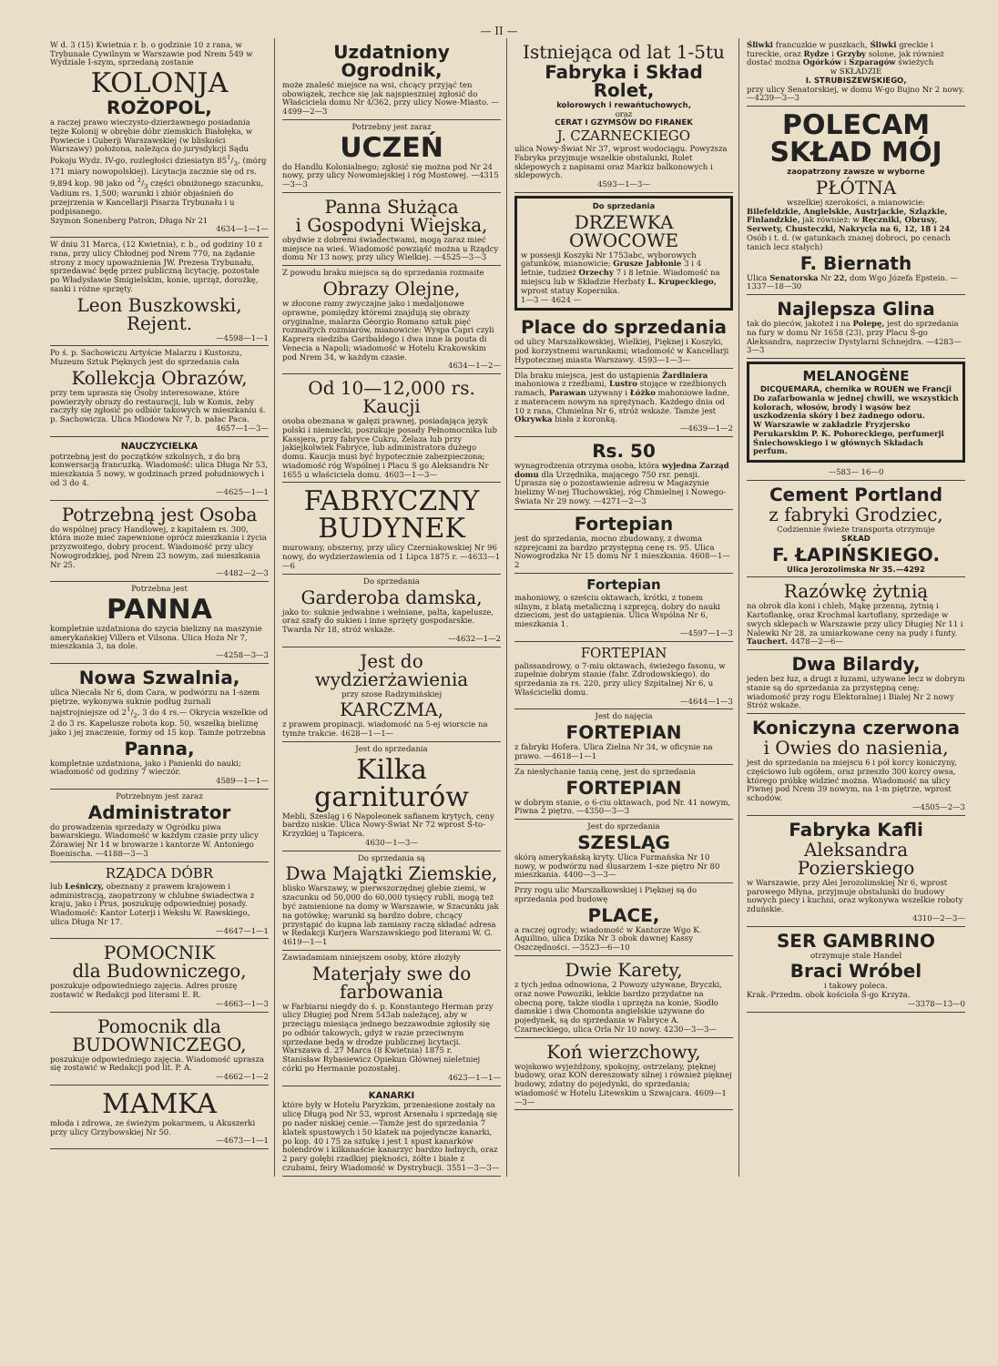— II —
W d. 3 (15) Kwietnia r. b. o godzinie 10 z rana, w Trybunale Cywilnym w Warszawie pod Nrem 549 w Wydziale I-szym, sprzedaną zostanie
KOLONJA
ROŻOPOL,
a raczej prawo wieczysto-dzierżawnego posiadania tejże Kolonij w obrębie dóbr ziemskich Białołęka, w Powiecie i Guberji Warszawskiej (w bliskości Warszawy) położona, należąca do jurysdykcji Sądu Pokoju Wydz. IV-go, rozległości dziesiatyn 851/3, (mórg 171 miary nowopolskiej). Licytacja zacznie się od rs. 9,894 kop. 98 jako od 2/3 części obniżonego szacunku, Vadium rs. 1,500; warunki i zbiór objaśnień do przejrzenia w Kancellarji Pisarza Trybunału i u podpisanego.
Szymon Sonenberg Patron, Długa Nr 21
4634—1—1—
W dniu 31 Marca, (12 Kwietnia), r. b., od godziny 10 z rana, przy ulicy Chłodnej pod Nrem 770, na żądanie strony z mocy upoważnienia JW. Prezesa Trybunału, sprzedawać będę przez publiczną licytację, pozostałe po Władysławie Smigielskim, konie, uprząż, dorożkę, sanki i różne sprzęty.
Leon Buszkowski, Rejent.
—4598—1—1
Po ś. p. Sachowiczu Artyście Malarzu i Kustoszu, Muzeum Sztuk Pięknych jest do sprzedania cała
Kollekcja Obrazów,
przy tem uprasza się Osoby interesowane, które powierzyły obrazy do restauracji, lub w Komis, żeby raczyły się zgłosić po odbiór takowych w mieszkaniu ś. p. Sachowicza. Ulica Miodowa Nr 7, b. pałac Paca.
4657—1—3—
NAUCZYCIELKA
potrzebną jest do początków szkolnych, z do brą konwersacją francuzką. Wiadomość: ulica Długa Nr 53, mieszkania 5 nowy, w godzinach przed południowych i od 3 do 4.
—4625—1—1
Potrzebną jest Osoba
do wspólnej pracy Handlowej, z kapitałem rs. 300, która może mieć zapewnione oprócz mieszkania i życia przyzwoitego, dobry procent. Wiadomość przy ulicy Nowogrodzkiej, pod Nrem 23 nowym, zaś mieszkania Nr 25.
—4482—2—3
Potrzebna jest
PANNA
kompletnie uzdatniona do szycia bielizny na maszynie amerykańskiej Villera et Vilsona. Ulica Hoża Nr 7, mieszkania 3, na dole.
—4258—3—3
Nowa Szwalnia,
ulica Niecała Nr 6, dom Cara, w podwórzu na 1-szem piętrze, wykonywa suknie podług żurnali najstrojniejsze od 21/2, 3 do 4 rs.— Okrycia wszelkie od 2 do 3 rs. Kapelusze robota kop. 50, wszelką bieliznę jako i jej znaczenie, formy od 15 kop. Tamże potrzebna
Panna,
kompletnie uzdatniona, jako i Panienki do nauki; wiadomość od godziny 7 wieczór.
4589—1—1—
Potrzebnym jest zaraz
Administrator
do prowadzenia sprzedaży w Ogródku piwa bawarskiego. Wiadomość w każdym czasie przy ulicy Żórawiej Nr 14 w browarze i kantorze W. Antoniego Boenischa. —4188—3—3
RZĄDCA DÓBR
lub Leśniczy, obeznany z prawem krajowem i administracją, zaopatrzony w chlubne świadectwa z kraju, jako i Prus, poszukuję odpowiedniej posady. Wiadomość: Kantor Loterji i Weksłu W. Rawskiego, ulica Długa Nr 17.
—4647—1—1
POMOCNIK
dla Budowniczego,
poszukuje odpowiedniego zajęcia. Adres proszę zostawić w Redakcji pod literami E. R.
—4663—1—3
Pomocnik dla
BUDOWNICZEGO,
poszukuje odpowiedniego zajęcia. Wiadomość uprasza się zostawić w Redakcji pod lit. P. A.
—4662—1—2
MAMKA
młoda i zdrowa, ze świeżym pokarmem, u Akuszerki przy ulicy Grzybowskiej Nr 50.
—4673—1—1
Uzdatniony Ogrodnik,
może znaleść miejsce na wsi, chcący przyjąć ten obowiązek, zechce się jak najspieszniej zgłosić do Właściciela domu Nr 4/362, przy ulicy Nowe-Miasto. —4499—2—3
Potrzebny jest zaraz
UCZEŃ
do Handlu Kolonialnego; zgłosić się można pod Nr 24 nowy, przy ulicy Nowomiejskiej i róg Mostowej. —4315—3—3
Panna Służąca
i Gospodyni Wiejska,
obydwie z dobremi świadectwami, mogą zaraz mieć miejsce na wieś. Wiadomość powziąść można u Rządcy domu Nr 13 nowy, przy ulicy Wielkiej. —4525—3—3
Z powodu braku miejsca są do sprzedania rozmaite
Obrazy Olejne,
w złocone ramy zwyczajne jako i medaljonowe oprawne, pomiędzy któremi znajdują się obrazy oryginalne, malarza Géorgio Romano sztuk pięć rozmaitych rozmiarów, mianowicie: Wyspa Capri czyli Kaprera siedziba Garibaldego i dwa inne la pouta di Venecia a Napoli; wiadomość w Hotelu Krakowskim pod Nrem 34, w każdym czasie.
4634—1—2—
Od 10—12,000 rs. Kaucji
osoba obeznana w gałęzi prawnej, posiadająca język polski i niemiecki, poszukuje posady Pełnomocnika lub Kassjera, przy fabryce Cukru, Żelaza lub przy jakiejkolwiek Fabryce, lub administratora dużego domu. Kaucja musi być hypotecznie zabezpieczona; wiadomość róg Wspólnej i Placu S go Aleksandra Nr 1655 u właściciela domu. 4603—1—3—
FABRYCZNY BUDYNEK
murowany, obszerny, przy ulicy Czerniakowskiej Nr 96 nowy, do wydzierżawienia od 1 Lipca 1875 r. —4633—1—6
Do sprzedania
Garderoba damska,
jako to: suknie jedwabne i wełniane, palta, kapelusze, oraz szafy do sukien i inne sprzęty gospodarskie. Twarda Nr 18, stróż wskaże.
—4632—1—2
Jest do wydzierżawienia
przy szose Radzymińskiej
KARCZMA,
z prawem propinacji. wiadomość na 5-ej wiorscie na tymże trakcie. 4628—1—1—
Jest do sprzedania
Kilka garniturów
Mebli, Szesląg i 6 Napoleonek safianem krytych, ceny bardzo niskie. Ulica Nowy-Świat Nr 72 wprost Ś-to-Krzyzkiej u Tapicera.
4630—1—3—
Do sprzedania są
Dwa Majątki Ziemskie,
blisko Warszawy, w pierwszorzędnej glebie ziemi, w szacunku od 50,000 do 60,000 tysięcy rubli, mogą też być zamienione na domy w Warszawie, w Szacunku jak na gotówkę; warunki są bardzo dobre, chcący przystąpić do kupna lab zamiany raczą składać adresa w Redakcji Kurjera Warszawskiego pod literami W. G. 4619—1—1
Zawiadamiam niniejszem osoby, które złożyły
Materjały swe do
farbowania
w Farbiarni niegdy do ś. p. Konstantego Herman przy ulicy Długiej pod Nrem 543ab należącej, aby w przeciągu miesiąca jednego bezzawodnie zgłosiły się po odbiór takowych, gdyż w razie przeciwnym sprzedane będą w drodze publicznej licytacji.
Warszawa d. 27 Marca (8 Kwietnia) 1875 r.
Stanisław Rybasiewicz Opiekun Głównej nieletniej córki po Hermanie pozostałej.
4623—1—1—
KANARKI
które były w Hotelu Paryzkim, przeniesione zostały na ulicę Długą pod Nr 53, wprost Arsenału i sprzedają się po nader niskiej cenie.—Tamże jest do sprzedania 7 klatek spustowych i 50 klatek na pojedyncze kanarki, po kop. 40 i 75 za sztukę i jest 1 spust kanarków holendrów i kilkanaście kanarzyc bardzo ładnych, oraz 2 pary gołębi rzadkiej piękności, żółte i białe z czubami, feiry Wiadomość w Dystrybucji. 3551—3—3—
Istniejąca od lat 1-5tu
Fabryka i Skład Rolet,
kolorowych i rewańtuchowych,
oraz
CERAT I GZYMSÓW DO FIRANEK
J. CZARNECKIEGO
ulica Nowy-Świat Nr 37, wprost wodociągu. Powyższa Fabryka przyjmuje wszelkie obstalunki, Rolet sklepowych z napisami oraz Markiz balkonowych i sklepowych.
4593—1—3—
Do sprzedania
DRZEWKA OWOCOWE
w possesji Koszyki Nr 1753abc, wyborowych gatunków, mianowicie; Grusze Jabłonie 3 i 4 letnie, tudzież Orzechy 7 i 8 letnie. Wiadomość na miejscu lub w Składzie Herbaty L. Krupeckiego, wprost statuy Kopernika.
1—3 — 4624 —
Place do sprzedania
od ulicy Marszałkowskiej, Wielkiej, Pięknej i Koszyki, pod korzystnemi warunkami; wiadomość w Kancellarji Hypotecznej miasta Warszawy. 4593—1—3—
Dla braku miejsca, jest do ustąpienia Żardiniera mahoniowa z rzeźbami, Lustro stojące w rzeźbionych ramach, Parawan używany i Łóżko mahoniowe ładne, z materacem nowym na sprężynach. Każdego dnia od 10 z rana, Chmielna Nr 6, stróż wskaże. Tamże jest Okrywka biała z koronką.
—4639—1—2
Rs. 50
wynagrodzenia otrzyma osoba, która wyjedna Zarząd domu dla Urzędnika, mającego 750 rsr. pensji. Uprasza się o pozostawienie adresu w Magazynie bielizny W-nej Tłuchowskiej, róg Chmielnej i Nowego-Świata Nr 29 nowy. —4271—2—3
Fortepian
jest do sprzedania, mocno zbudowany, z dwoma szprejcami za bardzo przystępną cenę rs. 95. Ulica Nowogrodzka Nr 15 domu Nr 1 mieszkania. 4608—1—2
Fortepian
mahoniowy, o sześciu oktawach, krótki, z tonem silnym, z blatą metaliczną i szprejcą, dobry do nauki dzieciom, jest do ustąpienia. Ulica Wspólna Nr 6, mieszkania 1.
—4597—1—3
FORTEPIAN
palissandrowy, o 7-miu oktawach, świeżego fasonu, w zupełnie dobrym stanie (fabr. Zdrodowskiego). do sprzedania za rs. 220, przy ulicy Szpitalnej Nr 6, u Właścicielki domu.
—4644—1—3
Jest do najęcia
FORTEPIAN
z fabryki Hofera. Ulica Zielna Nr 34, w oficynie na prawo. —4618—1—1
Za niesłychanie tanią cenę, jest do sprzedania
FORTEPIAN
w dobrym stanie, o 6-ciu oktawach, pod Nr. 41 nowym, Piwna 2 piętro. —4350—3—3
Jest do sprzedania
SZESLĄG
skórą amerykańską kryty. Ulica Furmańska Nr 10 nowy, w podwórzu nad ślusarzem 1-sze piętro Nr 80 mieszkania. 4400—3—3—
Przy rogu ulic Marszałkowskiej i Pięknej są do sprzedania pod budowę
PLACE,
a raczej ogrody; wiadomość w Kantorze Wgo K. Aquilino, ulica Dzika Nr 3 obok dawnej Kassy Oszczędności. —3523—6—10
Dwie Karety,
z tych jedna odnowiona, 2 Powozy używane, Bryczki, oraz nowe Powoziki, lekkie bardzo przydatne na obecną porę, także siodła i uprzęża na konie, Siodło damskie i dwa Chomonta angielskie używane do pojedynek, są do sprzedania w Fabryce A. Czarneckiego, ulica Orla Nr 10 nowy. 4230—3—3—
Koń wierzchowy,
wojskowo wyjeżdżony, spokojny, ostrzelany, pięknej budowy, oraz KOŃ dereszowaty silnej i również pięknej budowy, zdatny do pojedynki, do sprzedania; wiadomość w Hotelu Litewskim u Szwajcara. 4609—1—3—
Śliwki francuzkie w puszkach, Śliwki greckie i tureckie, oraz Rydze i Grzyby solone, jak również dostać można Ogórków i Szparagów świeżych
w SKŁADZIE
I. STRUBISZEWSKIEGO,
przy ulicy Senatorskiej, w domu W-go Bujno Nr 2 nowy. —4239—3—3
POLECAM SKŁAD MÓJ
zaopatrzony zawsze w wyborne
PŁÓTNA
wszelkiej szerokości, a mianowicie:
Bilefeldzkie, Angielskie, Austrjackie, Szlązkie, Finlandzkie, jak również: w Ręczniki, Obrusy, Serwety, Chusteczki, Nakrycia na 6, 12, 18 i 24 Osób i t. d. (w gatunkach znanej dobroci, po cenach tanich lecz stałych)
F. Biernath
Ulica Senatorska Nr 22, dom Wgo Józefa Epstein. —1337—18—30
Najlepsza Glina
tak do pieców, jakoteż i na Polepę, jest do sprzedania na fury w domu Nr 1658 (23), przy Placu Ś-go Aleksandra, naprzeciw Dystylarni Schnejdra. —4283—3—3
MELANOGÈNE
DICQUEMARA, chemika w ROUEN we Francji
Do zafarbowania w jednej chwili, we wszystkich kolorach, włosów, brody i wąsów bez uszkodzenia skóry i bez żadnego odoru.
W Warszawie w zakładzie Fryzjersko Perukarskim P. K. Pohoreckiego, perfumerji Śniechowskiego i w głównych Składach perfum.
—583— 16—0
Cement Portland
z fabryki Grodziec,
Codziennie świeże transporta otrzymuje
SKŁAD
F. ŁAPIŃSKIEGO.
Ulica Jerozolimska Nr 35.—4292
Razówkę żytnią
na obrok dla koni i chleb, Mąkę przenną, żytnią i Kartoflankę, oraz Krochmal kartoflany, sprzedaje w swych sklepach w Warszawie przy ulicy Długiej Nr 11 i Nalewki Nr 28, za umiarkowane ceny na pudy i funty. Tauchert. 4478—2—6—
Dwa Bilardy,
jeden bez łuz, a drugi z łuzami, używane lecz w dobrym stanie są do sprzedania za przystępną cenę; wiadomość przy rogu Elektoralnej i Białej Nr 2 nowy Stróż wskaże.
Koniczyna czerwona
i Owies do nasienia,
jest do sprzedania na miejscu 6 i pół korcy koniczyny, częściowo lub ogółem, oraz przeszło 300 korcy owsa, którego próbkę widzieć można. Wiadomość na ulicy Piwnej pod Nrem 39 nowym, na 1-m piętrze, wprost schodów.
—4505—2—3
Fabryka Kafli
Aleksandra Pozierskiego
w Warszawie, przy Alei Jerozolimskiej Nr 6, wprost parowego Młyna, przyjmuje obstalunki do budowy nowych piecy i kuchni, oraz wykonywa wszelkie roboty zduńskie.
4310—2—3—
SER GAMBRINO
otrzymuje stale Handel
Braci Wróbel
i takowy poleca.
Krak.-Przedm. obok kościoła Ś-go Krzyża.
—3378—13—0